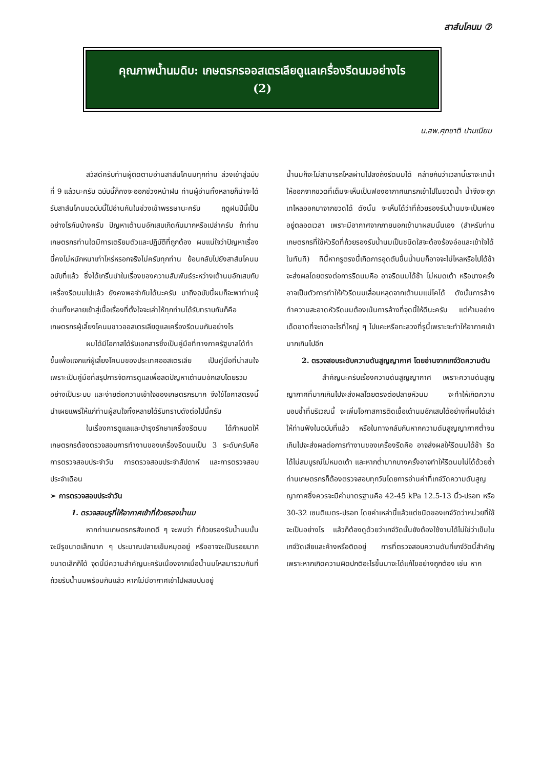สาส์นโคนม ⑦
คุณภาพน้ำนมดิบ: เกษตรกรออสเตรเลียดูแลเครื่องรีดนมอย่างไร
(2)
น.สพ.ศุภชาติ ปานเนียม
สวัสดีครับท่านผู้ติดตามอ่านสาส์นโคนมทุกท่าน ล่วงเข้าสู่ฉบับที่ 9 แล้วนะครับ ฉบับนี้ก็คงจะออกช่วงหน้าฝน ท่านผู้อ่านทั้งหลายก็น่าจะได้รับสาส์นโคนมฉบับนี้ไปอ่านกันในช่วงเข้าพรรษานะครับ ฤดูฝนปีนี้เป็นอย่างไรกันบ้างครับ ปัญหาเต้านมอักเสบเกิดกันมากหรือเปล่าครับ ถ้าท่านเกษตรกรท่านใดมีการเตรียมตัวและปฏิบัติที่ถูกต้อง ผมแน่ใจว่าปัญหาเรื่องนี้คงไม่หนักหนาเท่าไหร่หรอกจริงไม่ครับทุกท่าน ย้อนกลับไปยังสาส์นโคนมฉบับที่แล้ว ซึ่งได้เกริ่นนำในเรื่องของความสัมพันธ์ระหว่างเต้านมอักเสบกับเครื่องรีดนมไปแล้ว ยังคงพอจำกันได้นะครับ มาถึงฉบับนี้ผมก็จะพาท่านผู้อ่านทั้งหลายเข้าสู่เนื้อเรื่องที่ตั้งใจจะเล่าให้ทุกท่านได้รับทราบกันก็คือ เกษตรกรผู้เลี้ยงโคนมชาวออสเตรเลียดูแลเครื่องรีดนมกันอย่างไร
ผมได้มีโอกาสได้รับเอกสารซึ่งเป็นคู่มือที่ทางภาครัฐบาลได้ทำขึ้นเพื่อแจกแก่ผู้เลี้ยงโคนมของประเทศออสเตรเลีย เป็นคู่มือที่น่าสนใจเพราะเป็นคู่มือที่สรุปการจัดการดูแลเพื่อลดปัญหาเต้านมอักเสบโดยรวมอย่างเป็นระบบ และง่ายต่อความเข้าใจของเกษตรกรมาก จึงใช้โอกาสตรงนี้นำเผยแพร่ให้แก่ท่านผู้สนใจทั้งหลายได้รับทราบดังต่อไปนี้ครับ
ในเรื่องการดูแลและบำรุงรักษาเครื่องรีดนม ได้กำหนดให้เกษตรกรต้องตรวจสอบการทำงานของเครื่องรีดนมเป็น 3 ระดับครับคือ การตรวจสอบประจำวัน การตรวจสอบประจำสัปดาห์ และการตรวจสอบประจำเดือน
➢ การตรวจสอบประจำวัน
1. ตรวจสอบรูที่ให้อากาศเข้าที่ถ้วยรองน้ำนม
หากท่านเกษตรกรสังเกตดี ๆ จะพบว่า ที่ถ้วยรองรับน้ำนมนั้นจะมีรูขนาดเล็กมาก ๆ ประมาณปลายเข็มหมุดอยู่ หรืออาจจะเป็นรอยมากขนาดเล็กก็ได้ จุดนี้มีความสำคัญนะครับเนื่องจากเมื่อน้ำนมไหลมารวมกันที่ถ้วยรับน้ำนมพร้อมกันแล้ว หากไม่มีอากาศเข้าไปผสมปนอยู่
น้ำนมก็จะไม่สามารถไหลผ่านไปลงถังรีดนมได้ คล้ายกับว่าเวลานี้เราจะเทน้ำให้ออกจากขวดที่เต็มจะเห็นเป็นฟองอากาศแทรกเข้าไปในขวดน้ำ น้ำจึงจะถูกเทไหลออกมาจากขวดได้ ดังนั้น จะเห็นได้ว่าที่ถ้วยรองรับน้ำนมจะเป็นฟองอยู่ตลอดเวลา เพราะมีอากาศจากภายนอกเข้ามาผสมนั่นเอง (สำหรับท่านเกษตรกรที่ใช้หัวรีดที่ถ้วยรองรับน้ำนมเป็นชนิดใสจะต้องร้องอ๋อและเข้าใจได้ในทันที) ทีนี้หากรูตรงนี้เกิดการอุดตันขึ้นน้ำนมก็อาจจะไม่ไหลหรือไปได้ช้า จะส่งผลโดยตรงต่อการรีดนมคือ อาจรีดนมได้ช้า ไม่หมดเต้า หรือบางครั้งอาจเป็นตัวการทำให้หัวรีดนมเลื่อนหลุดจากเต้านมแม่โคได้ ดังนั้นการล้างทำความสะอาดหัวรีดนมต้องเน้นการล้างที่จุดนี้ให้ดีนะครับ แต่ห้ามอย่างเด็ดขาดที่จะเอาอะไรที่ใหญ่ ๆ ไปแคะหรือทะลวงที่รูนี้เพราะจะทำให้อากาศเข้ามากเกินไปอีก
2. ตรวจสอบระดับความดันสูญญากาศ โดยอ่านจากเกจ์วัดความดัน
สำคัญนะครับเรื่องความดันสูญญากาศ เพราะความดันสูญญากาศที่มากเกินไปจะส่งผลโดยตรงต่อปลายหัวนม จะทำให้เกิดความบอบช้ำที่บริเวณนี้ จะเพิ่มโอกาสการติดเชื้อเต้านมอักเสบได้อย่างที่ผมได้เล่าให้ท่านฟังในฉบับที่แล้ว หรือในทางกลับกันหากความดันสูญญากาศต่ำจนเกินไปจะส่งผลต่อการทำงานของเครื่องรีดคือ อาจส่งผลให้รีดนมได้ช้า รีดได้ไม่สมบูรณ์ไม่หมดเต้า และหากต่ำมากบางครั้งอาจทำให้รีดนมไม่ได้ด้วยซ้ำ ท่านเกษตรกรก็ต้องตรวจสอบทุกวันโดยการอ่านค่าที่เกจ์วัดความดันสูญญากาศซึ่งควรจะมีค่ามาตรฐานคือ 42-45 kPa 12.5-13 นิ้ว-ปรอท หรือ 30-32 เซนติเมตร-ปรอท โดยค่าเหล่านี้แล้วแต่ชนิดของเกจ์วัดว่าหน่วยที่ใช้จะเป็นอย่างไร แล้วก็ต้องดูด้วยว่าเกจ์วัดนั้นยังต้องใช้งานได้ไม่ใช่ว่าเข็มในเกจ์วัดเสียและค้างหรือติดอยู่ การที่ตรวจสอบความดันที่เกจ์วัดนี้สำคัญ เพราะหากเกิดความผิดปกติอะไรขึ้นมาจะได้แก้ไขอย่างถูกต้อง เช่น หาก